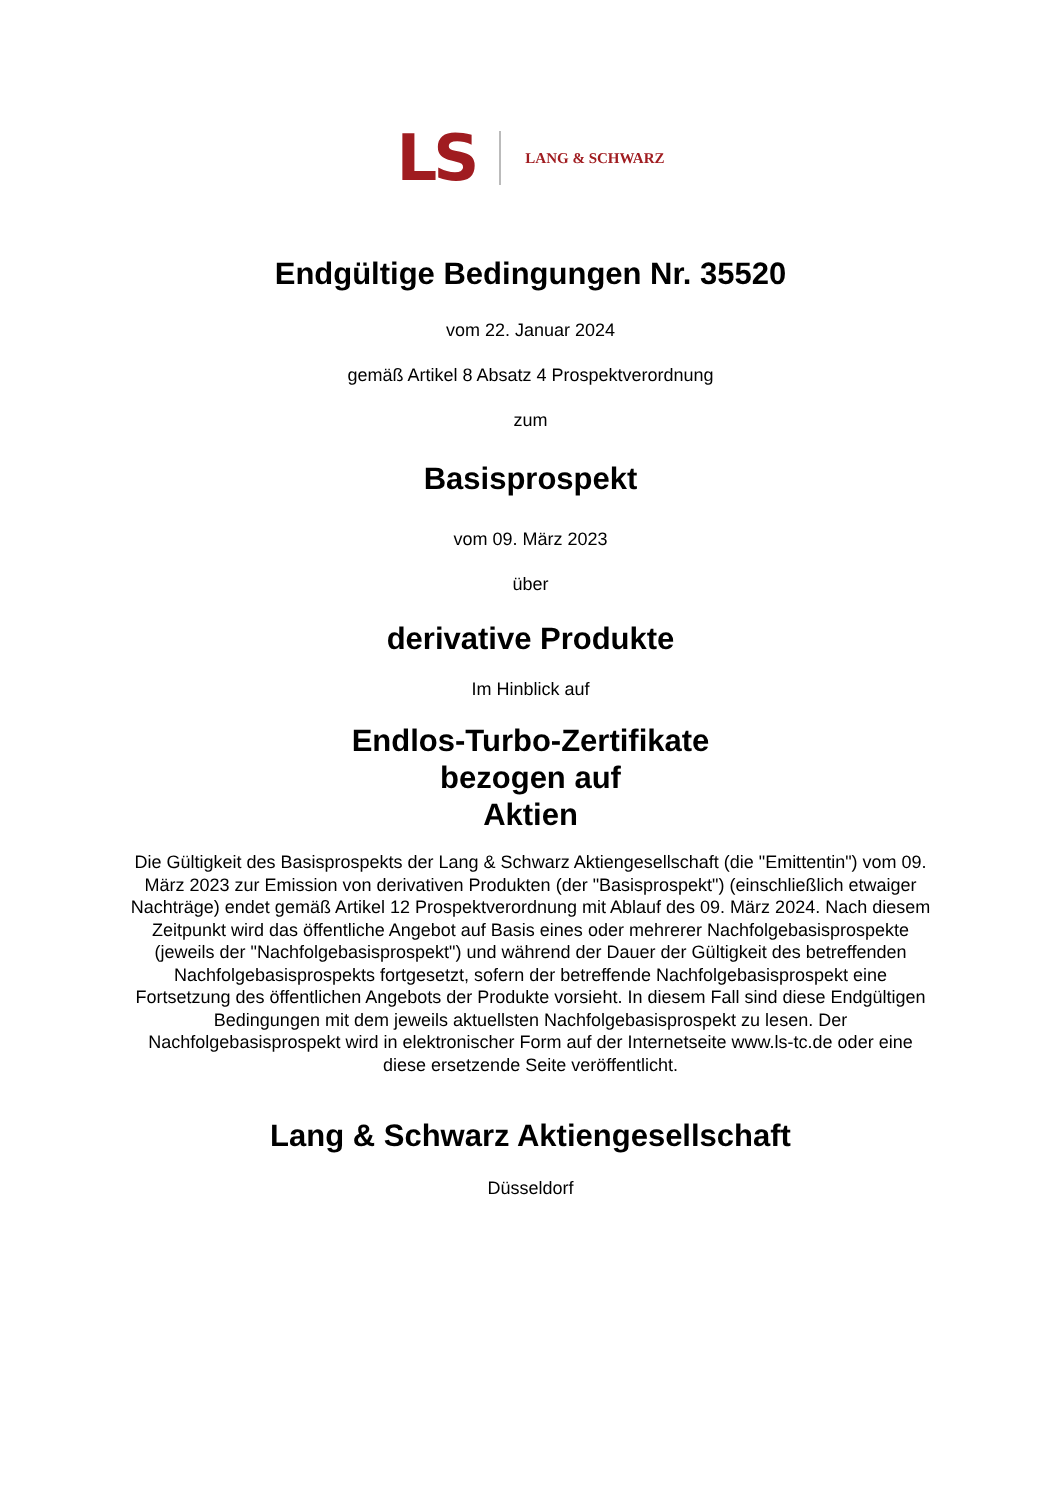LS LANG & SCHWARZ
Endgültige Bedingungen Nr. 35520
vom 22. Januar 2024
gemäß Artikel 8 Absatz 4 Prospektverordnung
zum
Basisprospekt
vom 09. März 2023
über
derivative Produkte
Im Hinblick auf
Endlos-Turbo-Zertifikate
bezogen auf
Aktien
Die Gültigkeit des Basisprospekts der Lang & Schwarz Aktiengesellschaft (die "Emittentin") vom 09. März 2023 zur Emission von derivativen Produkten (der "Basisprospekt") (einschließlich etwaiger Nachträge) endet gemäß Artikel 12 Prospektverordnung mit Ablauf des 09. März 2024. Nach diesem Zeitpunkt wird das öffentliche Angebot auf Basis eines oder mehrerer Nachfolgebasisprospekte (jeweils der "Nachfolgebasisprospekt") und während der Dauer der Gültigkeit des betreffenden Nachfolgebasisprospekts fortgesetzt, sofern der betreffende Nachfolgebasisprospekt eine Fortsetzung des öffentlichen Angebots der Produkte vorsieht. In diesem Fall sind diese Endgültigen Bedingungen mit dem jeweils aktuellsten Nachfolgebasisprospekt zu lesen. Der Nachfolgebasisprospekt wird in elektronischer Form auf der Internetseite www.ls-tc.de oder eine diese ersetzende Seite veröffentlicht.
Lang & Schwarz Aktiengesellschaft
Düsseldorf